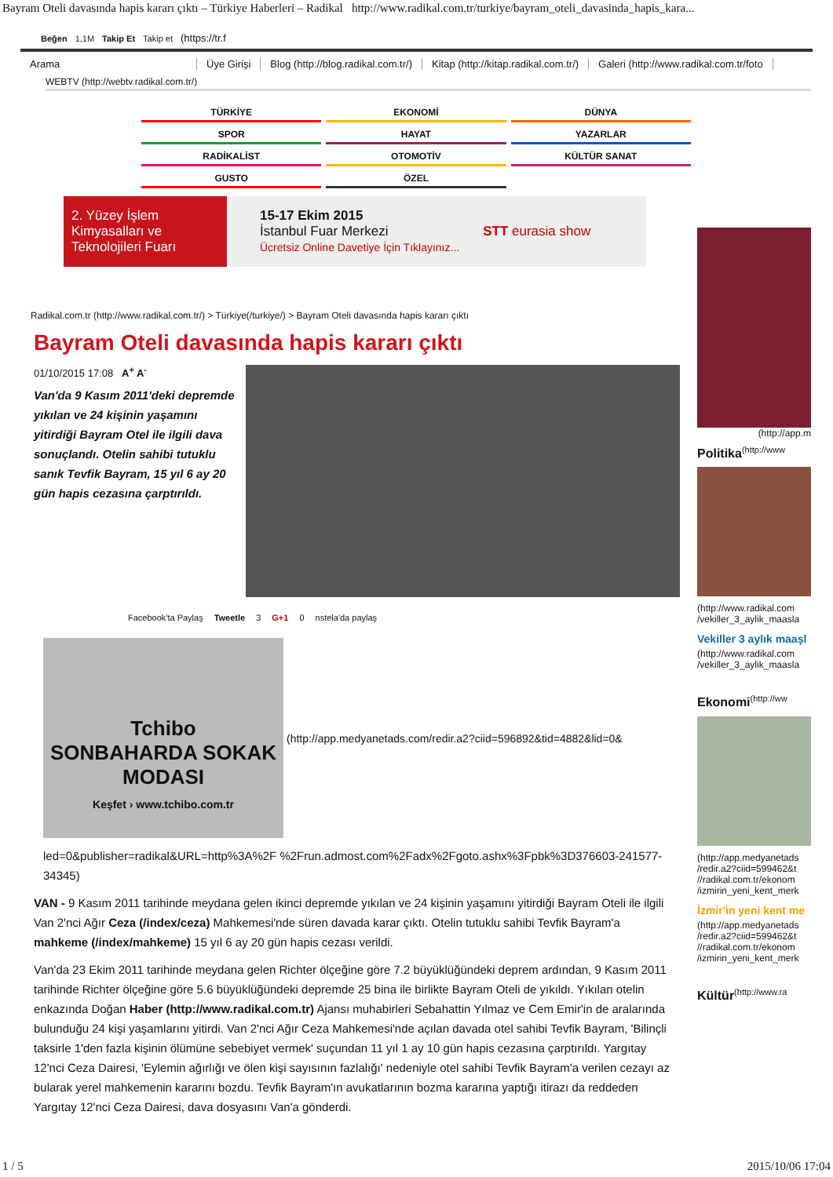Bayram Oteli davasında hapis kararı çıktı – Türkiye Haberleri – Radikal http://www.radikal.com.tr/turkiye/bayram_oteli_davasinda_hapis_kara...
Beğen 1,1M Takip Et Takip et (https://tr.f
Arama Üye Girişi Blog (http://blog.radikal.com.tr/) Kitap (http://kitap.radikal.com.tr/) Galeri (http://www.radikal.com.tr/foto
WEBTV (http://webtv.radikal.com.tr/)
TÜRKİYE
EKONOMİ
DÜNYA
SPOR
HAYAT
YAZARLAR
RADİKALİST
OTOMOTİV
KÜLTÜR SANAT
GUSTO
ÖZEL
2. Yüzey İşlem Kimyasalları ve Teknolojileri Fuarı 15-17 Ekim 2015
İstanbul Fuar Merkezi
Ücretsiz Online Davetiye İçin Tıklayınız... STT eurasia show
Radikal.com.tr (http://www.radikal.com.tr/) > Türkiye(/turkiye/) > Bayram Oteli davasında hapis kararı çıktı
Bayram Oteli davasında hapis kararı çıktı
01/10/2015 17:08 A<sup>+</sup> A<sup>-</sup>
Van'da 9 Kasım 2011'deki depremde yıkılan ve 24 kişinin yaşamını yitirdiği Bayram Otel ile ilgili dava sonuçlandı. Otelin sahibi tutuklu sanık Tevfik Bayram, 15 yıl 6 ay 20 gün hapis cezasına çarptırıldı.
Facebook'ta Paylaş Tweetle 3 G+1 0 nstela'da paylaş
Tchibo
SONBAHARDA SOKAK MODASI
Keşfet › www.tchibo.com.tr
(http://app.medyanetads.com/redir.a2?ciid=596892&tid=4882&lid=0&
led=0&publisher=radikal&URL=http%3A%2F %2Frun.admost.com%2Fadx%2Fgoto.ashx%3Fpbk%3D376603-241577-34345)
VAN - 9 Kasım 2011 tarihinde meydana gelen ikinci depremde yıkılan ve 24 kişinin yaşamını yitirdiği Bayram Oteli ile ilgili Van 2'nci Ağır Ceza (/index/ceza) Mahkemesi'nde süren davada karar çıktı. Otelin tutuklu sahibi Tevfik Bayram'a mahkeme (/index/mahkeme) 15 yıl 6 ay 20 gün hapis cezası verildi.
Van'da 23 Ekim 2011 tarihinde meydana gelen Richter ölçeğine göre 7.2 büyüklüğündeki deprem ardından, 9 Kasım 2011 tarihinde Richter ölçeğine göre 5.6 büyüklüğündeki depremde 25 bina ile birlikte Bayram Oteli de yıkıldı. Yıkılan otelin enkazında Doğan Haber (http://www.radikal.com.tr) Ajansı muhabirleri Sebahattin Yılmaz ve Cem Emir'in de aralarında bulunduğu 24 kişi yaşamlarını yitirdi. Van 2'nci Ağır Ceza Mahkemesi'nde açılan davada otel sahibi Tevfik Bayram, 'Bilinçli taksirle 1'den fazla kişinin ölümüne sebebiyet vermek' suçundan 11 yıl 1 ay 10 gün hapis cezasına çarptırıldı. Yargıtay 12'nci Ceza Dairesi, 'Eylemin ağırlığı ve ölen kişi sayısının fazlalığı' nedeniyle otel sahibi Tevfik Bayram'a verilen cezayı az bularak yerel mahkemenin kararını bozdu. Tevfik Bayram'ın avukatlarının bozma kararına yaptığı itirazı da reddeden Yargıtay 12'nci Ceza Dairesi, dava dosyasını Van'a gönderdi.
(http://app.m
Politika<sup>(http://www</sup>
(http://www.radikal.com /vekiller_3_aylik_maasla
Vekiller 3 aylık maaşl
(http://www.radikal.com /vekiller_3_aylik_maasla
Ekonomi<sup>(http://ww</sup>
(http://app.medyanetads /redir.a2?ciid=599462&t //radikal.com.tr/ekonom /izmirin_yeni_kent_merk
İzmir'in yeni kent me
(http://app.medyanetads /redir.a2?ciid=599462&t //radikal.com.tr/ekonom /izmirin_yeni_kent_merk
Kültür<sup>(http://www.ra</sup>
1 / 5 2015/10/06 17:04